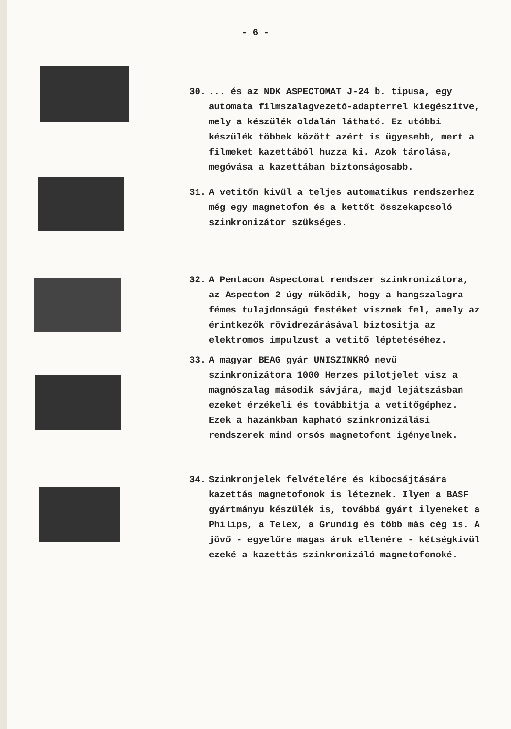- 6 -
30. ... és az NDK ASPECTOMAT J-24 b. tipusa, egy automata filmszalagvezető-adapterrel kiegészitve, mely a készülék oldalán látható. Ez utóbbi készülék többek között azért is ügyesebb, mert a filmeket kazettából huzza ki. Azok tárolása, megóvása a kazettában biztonságosabb.
31. A vetitőn kivül a teljes automatikus rendszerhez még egy magnetofon és a kettőt összekapcsoló szinkronizátor szükséges.
32. A Pentacon Aspectomat rendszer szinkronizátora, az Aspecton 2 úgy müködik, hogy a hangszalagra fémes tulajdonságú festéket visznek fel, amely az érintkezők rövidrezárásával biztositja az elektromos impulzust a vetitő léptetéséhez.
33. A magyar BEAG gyár UNISZINKRÓ nevü szinkronizátora 1000 Herzes pilotjelet visz a magnószalag második sávjára, majd lejátszásban ezeket érzékeli és továbbitja a vetitőgéphez. Ezek a hazánkban kapható szinkronizálási rendszerek mind orsós magnetofont igényelnek.
34. Szinkronjelek felvételére és kibocsájtására kazettás magnetofonok is léteznek. Ilyen a BASF gyártmányu készülék is, továbbá gyárt ilyeneket a Philips, a Telex, a Grundig és több más cég is. A jövő - egyelőre magas áruk ellenére - kétségkivül ezeké a kazettás szinkronizáló magnetofonoké.